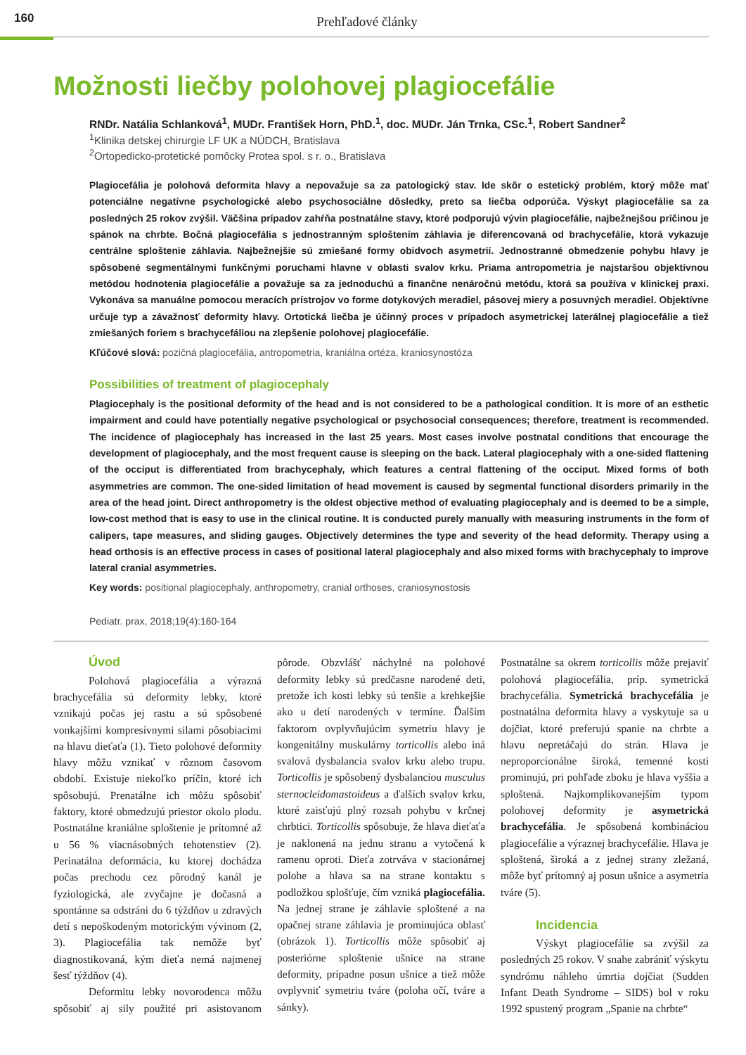160
Prehľadové články
Možnosti liečby polohovej plagiocefálie
RNDr. Natália Schlanková<sup>1</sup>, MUDr. František Horn, PhD.<sup>1</sup>, doc. MUDr. Ján Trnka, CSc.<sup>1</sup>, Robert Sandner<sup>2</sup>
<sup>1</sup> Klinika detskej chirurgie LF UK a NÚDCH, Bratislava
<sup>2</sup> Ortopedicko-protetické pomôcky Protea spol. s r. o., Bratislava
Plagiocefália je polohová deformita hlavy a nepovažuje sa za patologický stav. Ide skôr o estetický problém, ktorý môže mať potenciálne negatívne psychologické alebo psychosociálne dôsledky, preto sa liečba odporúča. Výskyt plagiocefálie sa za posledných 25 rokov zvýšil. Väčšina prípadov zahŕňa postnatálne stavy, ktoré podporujú vývin plagiocefálie, najbežnejšou príčinou je spánok na chrbte. Bočná plagiocefália s jednostranným sploštením záhlavia je diferencovaná od brachycefálie, ktorá vykazuje centrálne sploštenie záhlavia. Najbežnejšie sú zmiešané formy obidvoch asymetrií. Jednostranné obmedzenie pohybu hlavy je spôsobené segmentálnymi funkčnými poruchami hlavne v oblasti svalov krku. Priama antropometria je najstaršou objektívnou metódou hodnotenia plagiocefálie a považuje sa za jednoduchú a finančne nenáročnú metódu, ktorá sa používa v klinickej praxi. Vykonáva sa manuálne pomocou meracích prístrojov vo forme dotykových meradiel, pásovej miery a posuvných meradiel. Objektívne určuje typ a závažnosť deformity hlavy. Ortotická liečba je účinný proces v prípadoch asymetrickej laterálnej plagiocefálie a tiež zmiešaných foriem s brachycefáliou na zlepšenie polohovej plagiocefálie.
Kľúčové slová: pozičná plagiocefália, antropometria, kraniálna ortéza, kraniosynostóza
Possibilities of treatment of plagiocephaly
Plagiocephaly is the positional deformity of the head and is not considered to be a pathological condition. It is more of an esthetic impairment and could have potentially negative psychological or psychosocial consequences; therefore, treatment is recommended. The incidence of plagiocephaly has increased in the last 25 years. Most cases involve postnatal conditions that encourage the development of plagiocephaly, and the most frequent cause is sleeping on the back. Lateral plagiocephaly with a one-sided flattening of the occiput is differentiated from brachycephaly, which features a central flattening of the occiput. Mixed forms of both asymmetries are common. The one-sided limitation of head movement is caused by segmental functional disorders primarily in the area of the head joint. Direct anthropometry is the oldest objective method of evaluating plagiocephaly and is deemed to be a simple, low-cost method that is easy to use in the clinical routine. It is conducted purely manually with measuring instruments in the form of calipers, tape measures, and sliding gauges. Objectively determines the type and severity of the head deformity. Therapy using a head orthosis is an effective process in cases of positional lateral plagiocephaly and also mixed forms with brachycephaly to improve lateral cranial asymmetries.
Key words: positional plagiocephaly, anthropometry, cranial orthoses, craniosynostosis
Pediatr. prax, 2018;19(4):160-164
Úvod
Polohová plagiocefália a výrazná brachycefália sú deformity lebky, ktoré vznikajú počas jej rastu a sú spôsobené vonkajšími kompresívnymi silami pôsobiacimi na hlavu dieťaťa (1). Tieto polohové deformity hlavy môžu vznikať v rôznom časovom období. Existuje niekoľko príčin, ktoré ich spôsobujú. Prenatálne ich môžu spôsobiť faktory, ktoré obmedzujú priestor okolo plodu. Postnatálne kraniálne sploštenie je prítomné až u 56 % viacnásobných tehotenstiev (2). Perinatálna deformácia, ku ktorej dochádza počas prechodu cez pôrodný kanál je fyziologická, ale zvyčajne je dočasná a spontánne sa odstráni do 6 týždňov u zdravých detí s nepoškodeným motorickým vývinom (2, 3). Plagiocefália tak nemôže byť diagnostikovaná, kým dieťa nemá najmenej šesť týždňov (4).
Deformitu lebky novorodenca môžu spôsobiť aj sily použité pri asistovanom pôrode. Obzvlášť náchylné na polohové deformity lebky sú predčasne narodené deti, pretože ich kosti lebky sú tenšie a krehkejšie ako u detí narodených v termíne. Ďalším faktorom ovplyvňujúcim symetriu hlavy je kongenitálny muskulárny torticollis alebo iná svalová dysbalancia svalov krku alebo trupu. Torticollis je spôsobený dysbalanciou musculus sternocleidomastoideus a ďalších svalov krku, ktoré zaisťujú plný rozsah pohybu v krčnej chrbtici. Torticollis spôsobuje, že hlava dieťaťa je naklonená na jednu stranu a vytočená k ramenu oproti. Dieťa zotrváva v stacionárnej polohe a hlava sa na strane kontaktu s podložkou splošťuje, čím vzniká plagiocefália. Na jednej strane je záhlavie sploštené a na opačnej strane záhlavia je prominujúca oblasť (obrázok 1). Torticollis môže spôsobiť aj posteriórne sploštenie ušnice na strane deformity, prípadne posun ušnice a tiež môže ovplyvniť symetriu tváre (poloha očí, tváre a sánky).
Postnatálne sa okrem torticollis môže prejaviť polohová plagiocefália, príp. symetrická brachycefália. Symetrická brachycefália je postnatálna deformita hlavy a vyskytuje sa u dojčiat, ktoré preferujú spanie na chrbte a hlavu nepretáčajú do strán. Hlava je neproporcionálne široká, temenné kosti prominujú, pri pohľade zboku je hlava vyššia a sploštená. Najkomplikovanejším typom polohovej deformity je asymetrická brachycefália. Je spôsobená kombináciou plagiocefálie a výraznej brachycefálie. Hlava je sploštená, široká a z jednej strany zležaná, môže byť prítomný aj posun ušnice a asymetria tváre (5).
Incidencia
Výskyt plagiocefálie sa zvýšil za posledných 25 rokov. V snahe zabrániť výskytu syndrómu náhleho úmrtia dojčiat (Sudden Infant Death Syndrome – SIDS) bol v roku 1992 spustený program „Spanie na chrbte“